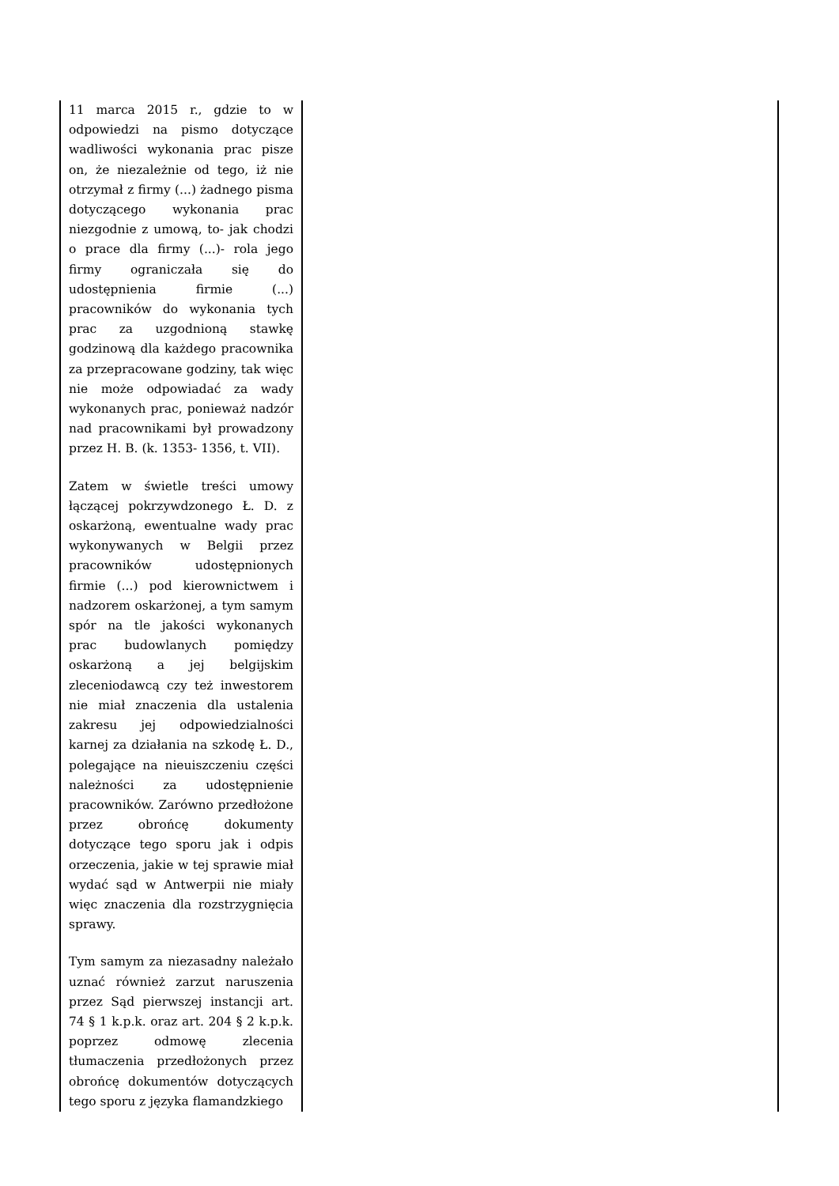| 11 marca 2015 r., gdzie to w odpowiedzi na pismo dotyczące wadliwości wykonania prac pisze on, że niezależnie od tego, iż nie otrzymał z firmy (...) żadnego pisma dotyczącego wykonania prac niezgodnie z umową, to- jak chodzi o prace dla firmy (...)- rola jego firmy ograniczała się do udostępnienia firmie (...) pracowników do wykonania tych prac za uzgodnioną stawkę godzinową dla każdego pracownika za przepracowane godziny, tak więc nie może odpowiadać za wady wykonanych prac, ponieważ nadzór nad pracownikami był prowadzony przez H. B. (k. 1353- 1356, t. VII). Zatem w świetle treści umowy łączącej pokrzywdzonego Ł. D. z oskarżoną, ewentualne wady prac wykonywanych w Belgii przez pracowników udostępnionych firmie (...) pod kierownictwem i nadzorem oskarżonej, a tym samym spór na tle jakości wykonanych prac budowlanych pomiędzy oskarżoną a jej belgijskim zleceniodawcą czy też inwestorem nie miał znaczenia dla ustalenia zakresu jej odpowiedzialności karnej za działania na szkodę Ł. D., polegające na nieuiszczeniu części należności za udostępnienie pracowników. Zarówno przedłożone przez obrońcę dokumenty dotyczące tego sporu jak i odpis orzeczenia, jakie w tej sprawie miał wydać sąd w Antwerpii nie miały więc znaczenia dla rozstrzygnięcia sprawy. Tym samym za niezasadny należało uznać również zarzut naruszenia przez Sąd pierwszej instancji art. 74 § 1 k.p.k. oraz art. 204 § 2 k.p.k. poprzez odmowę zlecenia tłumaczenia przedłożonych przez obrońcę dokumentów dotyczących tego sporu z języka flamandzkiego | |